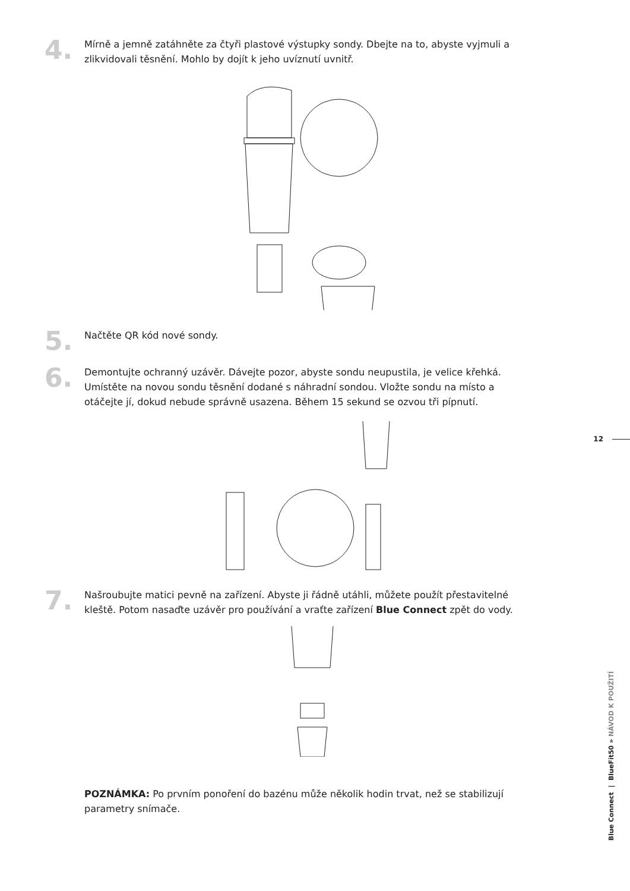4.
Mírně a jemně zatáhněte za čtyři plastové výstupky sondy. Dbejte na to, abyste vyjmuli a zlikvidovali těsnění. Mohlo by dojít k jeho uvíznutí uvnitř.
5.
Načtěte QR kód nové sondy.
6.
Demontujte ochranný uzávěr. Dávejte pozor, abyste sondu neupustila, je velice křehká. Umístěte na novou sondu těsnění dodané s náhradní sondou. Vložte sondu na místo a otáčejte jí, dokud nebude správně usazena. Během 15 sekund se ozvou tři pípnutí.
7.
Našroubujte matici pevně na zařízení. Abyste ji řádně utáhli, můžete použít přestavitelné kleště. Potom nasaďte uzávěr pro používání a vraťte zařízení Blue Connect zpět do vody.
POZNÁMKA: Po prvním ponoření do bazénu může několik hodin trvat, než se stabilizují parametry snímače.
12
Blue Connect | BlueFit50 » NÁVOD K POUŽITÍ